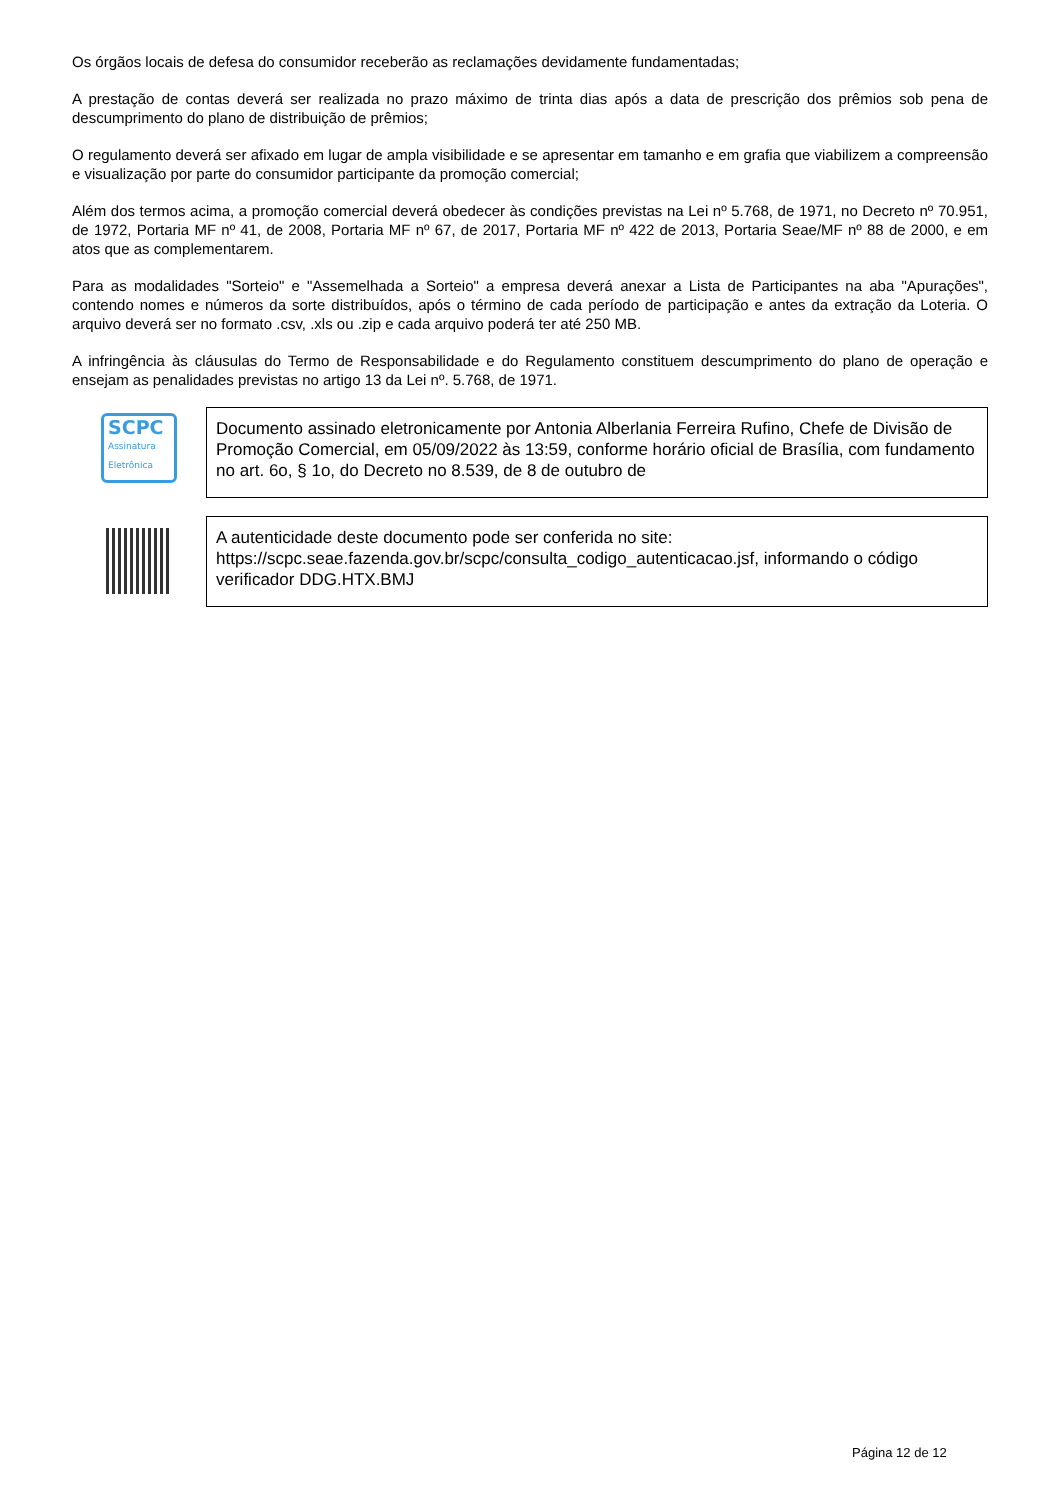Os órgãos locais de defesa do consumidor receberão as reclamações devidamente fundamentadas;
A prestação de contas deverá ser realizada no prazo máximo de trinta dias após a data de prescrição dos prêmios sob pena de descumprimento do plano de distribuição de prêmios;
O regulamento deverá ser afixado em lugar de ampla visibilidade e se apresentar em tamanho e em grafia que viabilizem a compreensão e visualização por parte do consumidor participante da promoção comercial;
Além dos termos acima, a promoção comercial deverá obedecer às condições previstas na Lei nº 5.768, de 1971, no Decreto nº 70.951, de 1972, Portaria MF nº 41, de 2008, Portaria MF nº 67, de 2017, Portaria MF nº 422 de 2013, Portaria Seae/MF nº 88 de 2000, e em atos que as complementarem.
Para as modalidades "Sorteio" e "Assemelhada a Sorteio" a empresa deverá anexar a Lista de Participantes na aba "Apurações", contendo nomes e números da sorte distribuídos, após o término de cada período de participação e antes da extração da Loteria. O arquivo deverá ser no formato .csv, .xls ou .zip e cada arquivo poderá ter até 250 MB.
A infringência às cláusulas do Termo de Responsabilidade e do Regulamento constituem descumprimento do plano de operação e ensejam as penalidades previstas no artigo 13 da Lei nº. 5.768, de 1971.
SCPC
Assinatura Eletrônica
Documento assinado eletronicamente por Antonia Alberlania Ferreira Rufino, Chefe de Divisão de Promoção Comercial, em 05/09/2022 às 13:59, conforme horário oficial de Brasília, com fundamento no art. 6o, § 1o, do Decreto no 8.539, de 8 de outubro de
A autenticidade deste documento pode ser conferida no site: https://scpc.seae.fazenda.gov.br/scpc/consulta_codigo_autenticacao.jsf, informando o código verificador DDG.HTX.BMJ
Página 12 de 12